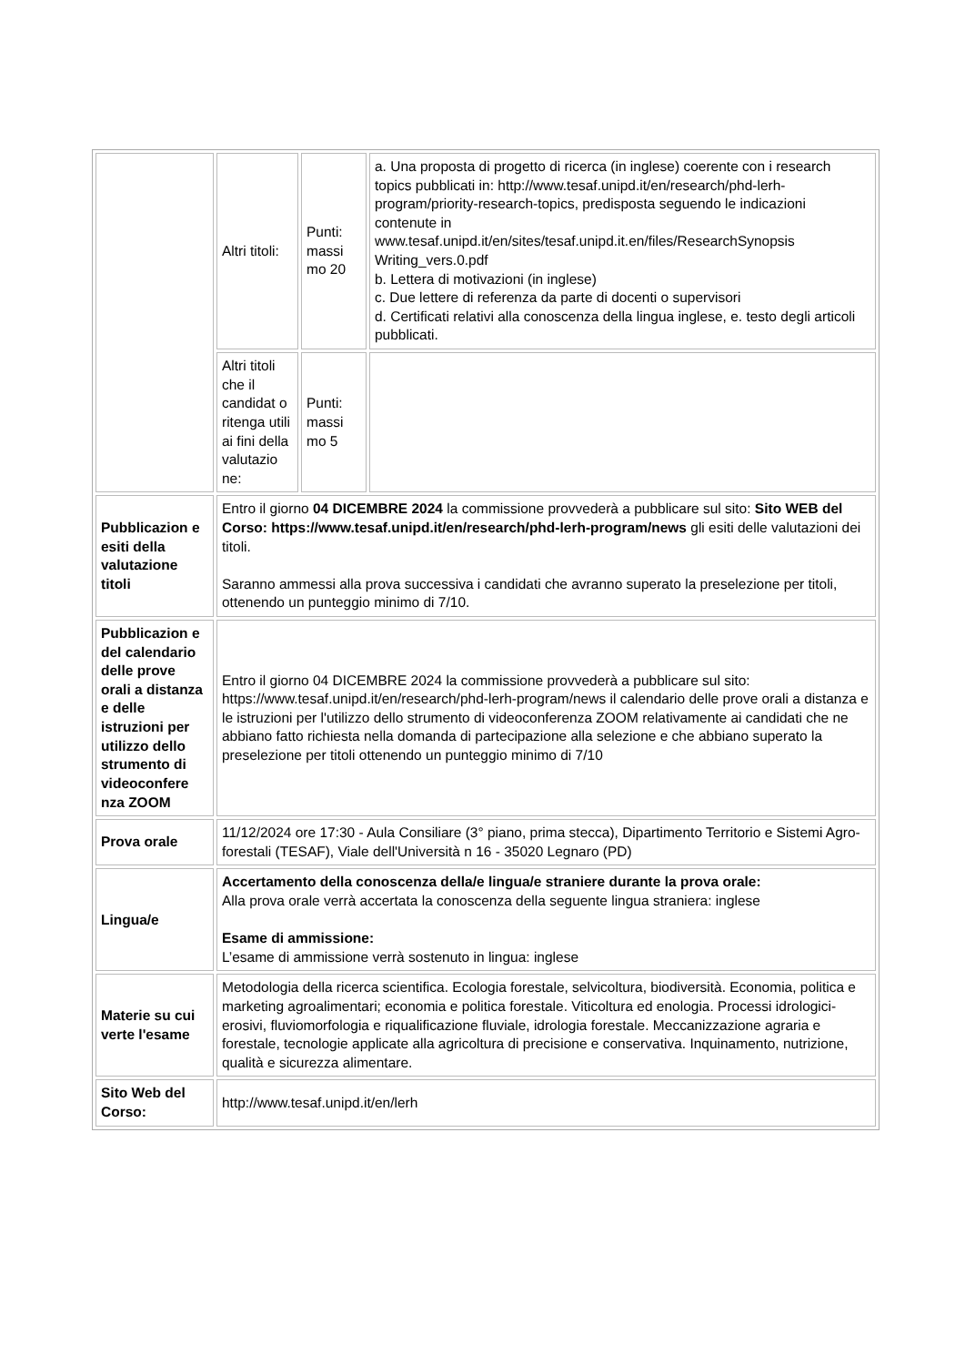| | Altri titoli: | Punti: massi mo 20 | a. Una proposta di progetto di ricerca (in inglese) coerente con i research topics pubblicati in: http://www.tesaf.unipd.it/en/research/phd-lerh-program/priority-research-topics, predisposta seguendo le indicazioni contenute in www.tesaf.unipd.it/en/sites/tesaf.unipd.it.en/files/ResearchSynopsis Writing_vers.0.pdf b. Lettera di motivazioni (in inglese) c. Due lettere di referenza da parte di docenti o supervisori d. Certificati relativi alla conoscenza della lingua inglese, e. testo degli articoli pubblicati. |
| | Altri titoli che il candidat o ritenga utili ai fini della valutazio ne: | Punti: massi mo 5 | |
| Pubblicazion e esiti della valutazione titoli | Entro il giorno 04 DICEMBRE 2024 la commissione provvederà a pubblicare sul sito: Sito WEB del Corso: https://www.tesaf.unipd.it/en/research/phd-lerh-program/news gli esiti delle valutazioni dei titoli. Saranno ammessi alla prova successiva i candidati che avranno superato la preselezione per titoli, ottenendo un punteggio minimo di 7/10. | | |
| Pubblicazion e del calendario delle prove orali a distanza e delle istruzioni per utilizzo dello strumento di videoconfere nza ZOOM | Entro il giorno 04 DICEMBRE 2024 la commissione provvederà a pubblicare sul sito: https://www.tesaf.unipd.it/en/research/phd-lerh-program/news il calendario delle prove orali a distanza e le istruzioni per l'utilizzo dello strumento di videoconferenza ZOOM relativamente ai candidati che ne abbiano fatto richiesta nella domanda di partecipazione alla selezione e che abbiano superato la preselezione per titoli ottenendo un punteggio minimo di 7/10 | | |
| Prova orale | 11/12/2024 ore 17:30 - Aula Consiliare (3° piano, prima stecca), Dipartimento Territorio e Sistemi Agro-forestali (TESAF), Viale dell'Università n 16 - 35020 Legnaro (PD) | | |
| Lingua/e | Accertamento della conoscenza della/e lingua/e straniere durante la prova orale: Alla prova orale verrà accertata la conoscenza della seguente lingua straniera: inglese Esame di ammissione: L’esame di ammissione verrà sostenuto in lingua: inglese | | |
| Materie su cui verte l'esame | Metodologia della ricerca scientifica. Ecologia forestale, selvicoltura, biodiversità. Economia, politica e marketing agroalimentari; economia e politica forestale. Viticoltura ed enologia. Processi idrologici-erosivi, fluviomorfologia e riqualificazione fluviale, idrologia forestale. Meccanizzazione agraria e forestale, tecnologie applicate alla agricoltura di precisione e conservativa. Inquinamento, nutrizione, qualità e sicurezza alimentare. | | |
| Sito Web del Corso: | http://www.tesaf.unipd.it/en/lerh | | |